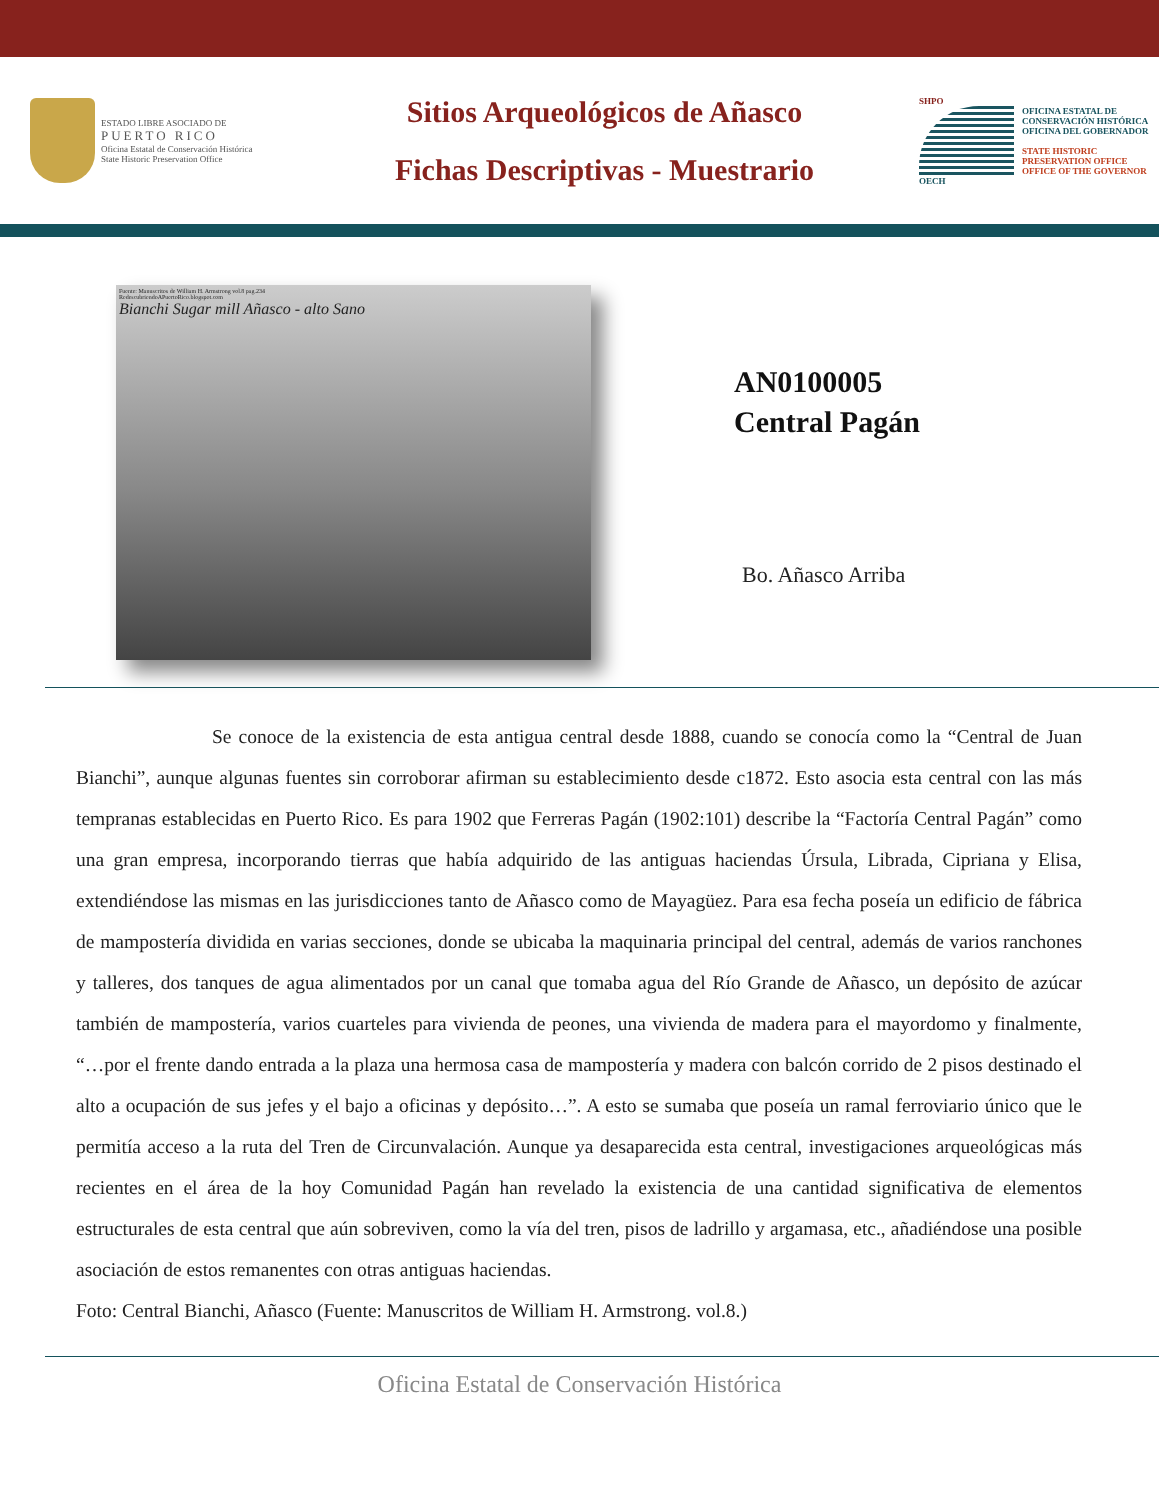ESTADO LIBRE ASOCIADO DE
PUERTO RICO
Oficina Estatal de Conservación Histórica
State Historic Preservation Office
Sitios Arqueológicos de Añasco
Fichas Descriptivas - Muestrario
SHPO
OECH
OFICINA ESTATAL DE CONSERVACIÓN HISTÓRICA
OFICINA DEL GOBERNADOR
STATE HISTORIC PRESERVATION OFFICE
OFFICE OF THE GOVERNOR
Fuente: Manuscritos de William H. Armstrong vol.8 pag.234
RedescubriendoAPuertoRico.blogspot.com
Bianchi Sugar mill Añasco - alto Sano
AN0100005
Central Pagán
Bo. Añasco Arriba
Se conoce de la existencia de esta antigua central desde 1888, cuando se conocía como la “Central de Juan Bianchi”, aunque algunas fuentes sin corroborar afirman su establecimiento desde c1872. Esto asocia esta central con las más tempranas establecidas en Puerto Rico. Es para 1902 que Ferreras Pagán (1902:101) describe la “Factoría Central Pagán” como una gran empresa, incorporando tierras que había adquirido de las antiguas haciendas Úrsula, Librada, Cipriana y Elisa, extendiéndose las mismas en las jurisdicciones tanto de Añasco como de Mayagüez. Para esa fecha poseía un edificio de fábrica de mampostería dividida en varias secciones, donde se ubicaba la maquinaria principal del central, además de varios ranchones y talleres, dos tanques de agua alimentados por un canal que tomaba agua del Río Grande de Añasco, un depósito de azúcar también de mampostería, varios cuarteles para vivienda de peones, una vivienda de madera para el mayordomo y finalmente, “…por el frente dando entrada a la plaza una hermosa casa de mampostería y madera con balcón corrido de 2 pisos destinado el alto a ocupación de sus jefes y el bajo a oficinas y depósito…”. A esto se sumaba que poseía un ramal ferroviario único que le permitía acceso a la ruta del Tren de Circunvalación. Aunque ya desaparecida esta central, investigaciones arqueológicas más recientes en el área de la hoy Comunidad Pagán han revelado la existencia de una cantidad significativa de elementos estructurales de esta central que aún sobreviven, como la vía del tren, pisos de ladrillo y argamasa, etc., añadiéndose una posible asociación de estos remanentes con otras antiguas haciendas.
Foto: Central Bianchi, Añasco (Fuente: Manuscritos de William H. Armstrong. vol.8.)
Oficina Estatal de Conservación Histórica